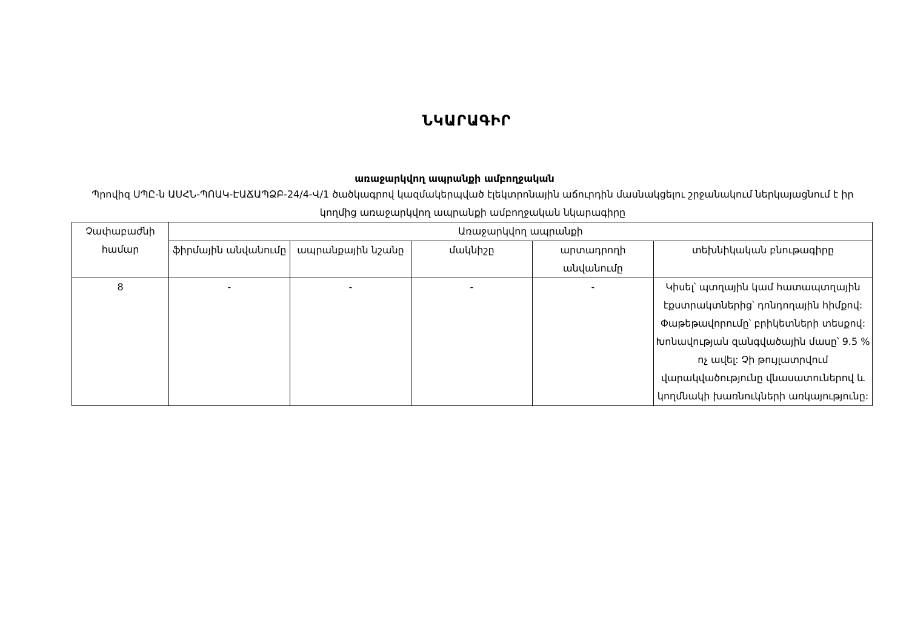ՆԿԱՐԱԳԻՐ
առաջարկվող ապրանքի ամբողջական
Պրովիզ ՍՊԸ-ն ԱՍՀՆ-ՊՈԱԿ-ԷԱՃԱՊՁԲ-24/4-Վ/1 ծածկագրով կազմակերպված էլեկտրոնային աճուրդին մասնակցելու շրջանակում ներկայացնում է իր կողմից առաջարկվող ապրանքի ամբողջական նկարագիրը
| Չափաբաժնի համար | Առաջարկվող ապրանքի | | | | |
| --- | --- | --- | --- | --- | --- |
| | ֆիրմային անվանումը | ապրանքային նշանը | մակնիշը | արտադրողի անվանումը | տեխնիկական բնութագիրը |
| 8 | - | - | - | - | Կիսել՝ պտղային կամ հատապտղային էքստրակտներից՝ դոնդողային հիմքով: Փաթեթավորումը՝ բրիկետների տեսքով: Խոնավության զանգվածային մասը՝ 9.5 % ոչ ավել: Չի թույլատրվում վարակվածությունը վնասատուներով և կողմնակի խառնուկների առկայությունը: |